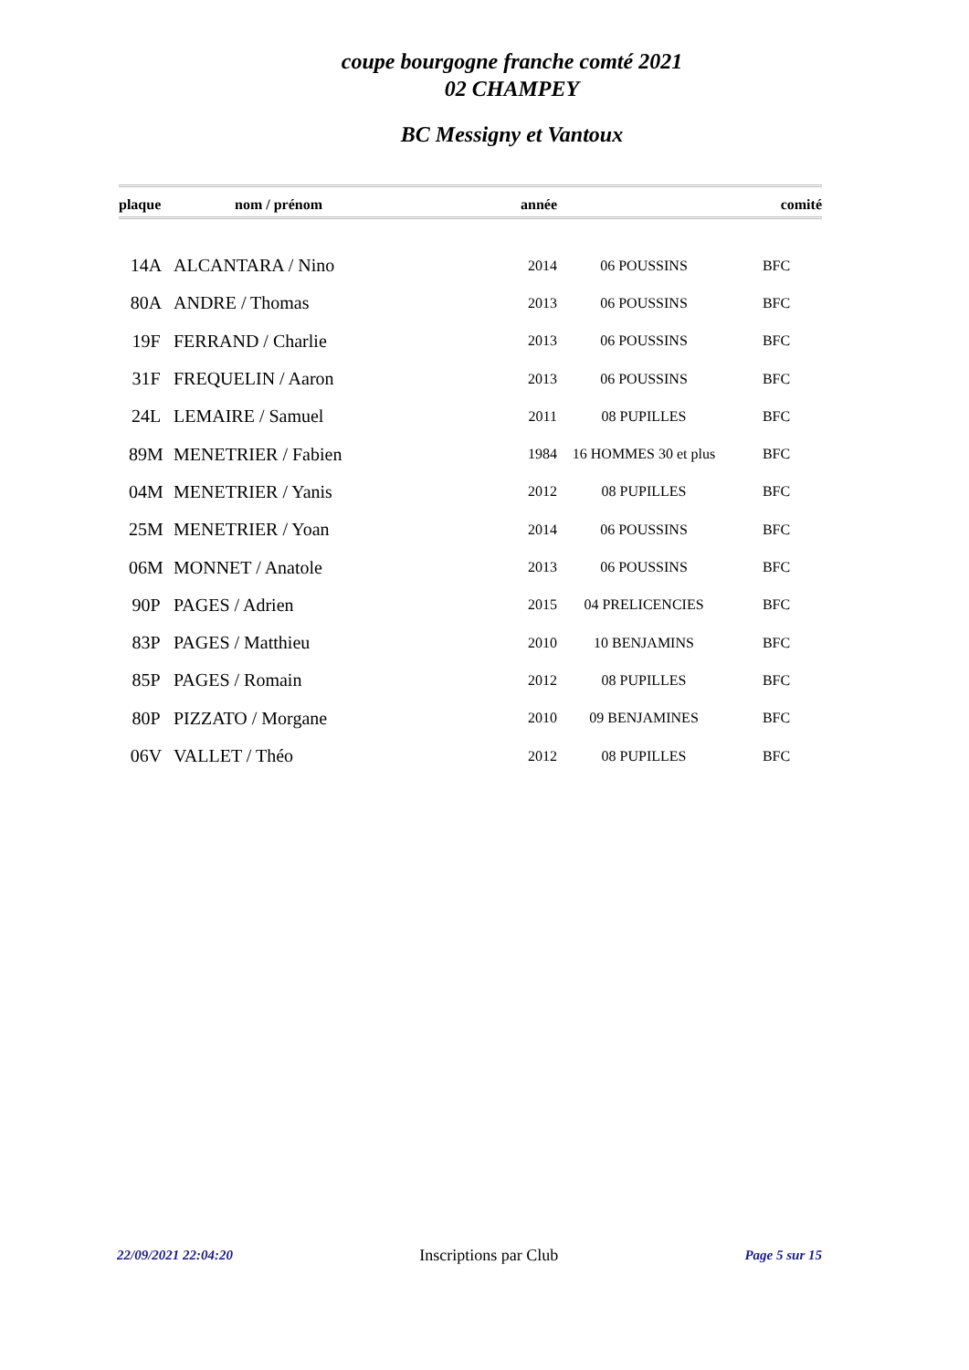coupe bourgogne franche comté 2021
02 CHAMPEY
BC Messigny et Vantoux
| plaque | nom / prénom | année | | comité |
| --- | --- | --- | --- | --- |
| 14A | ALCANTARA / Nino | 2014 | 06 POUSSINS | BFC |
| 80A | ANDRE / Thomas | 2013 | 06 POUSSINS | BFC |
| 19F | FERRAND / Charlie | 2013 | 06 POUSSINS | BFC |
| 31F | FREQUELIN / Aaron | 2013 | 06 POUSSINS | BFC |
| 24L | LEMAIRE / Samuel | 2011 | 08 PUPILLES | BFC |
| 89M | MENETRIER / Fabien | 1984 | 16 HOMMES 30 et plus | BFC |
| 04M | MENETRIER / Yanis | 2012 | 08 PUPILLES | BFC |
| 25M | MENETRIER / Yoan | 2014 | 06 POUSSINS | BFC |
| 06M | MONNET / Anatole | 2013 | 06 POUSSINS | BFC |
| 90P | PAGES / Adrien | 2015 | 04 PRELICENCIES | BFC |
| 83P | PAGES / Matthieu | 2010 | 10 BENJAMINS | BFC |
| 85P | PAGES / Romain | 2012 | 08 PUPILLES | BFC |
| 80P | PIZZATO / Morgane | 2010 | 09 BENJAMINES | BFC |
| 06V | VALLET / Théo | 2012 | 08 PUPILLES | BFC |
22/09/2021 22:04:20 Inscriptions par Club Page 5 sur 15